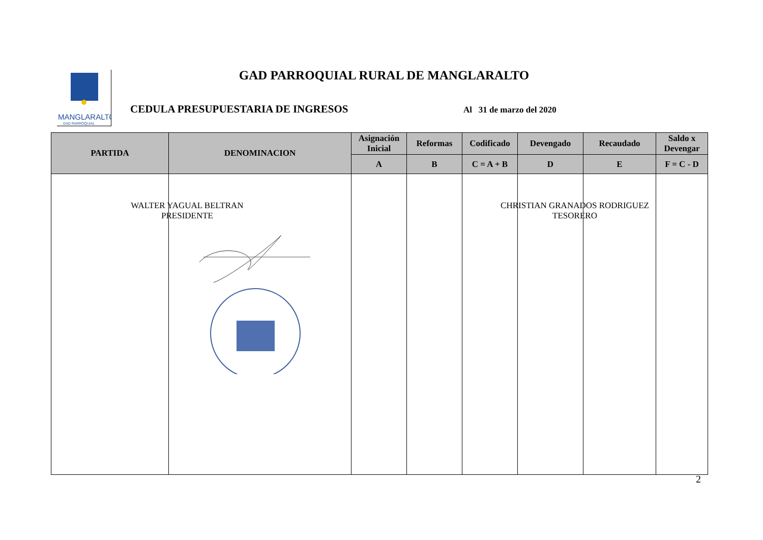MANGLARALTO
GAD PARROQUIAL
GAD PARROQUIAL RURAL DE MANGLARALTO
CEDULA PRESUPUESTARIA DE INGRESOS
Al 31 de marzo del 2020
| PARTIDA | DENOMINACION | Asignación Inicial | Reformas | Codificado | Devengado | Recaudado | Saldo x Devengar |
| --- | --- | --- | --- | --- | --- | --- | --- |
| | | A | B | C = A + B | D | E | F = C - D |
WALTER YAGUAL BELTRAN
PRESIDENTE
CHRISTIAN GRANADOS RODRIGUEZ
TESORERO
2